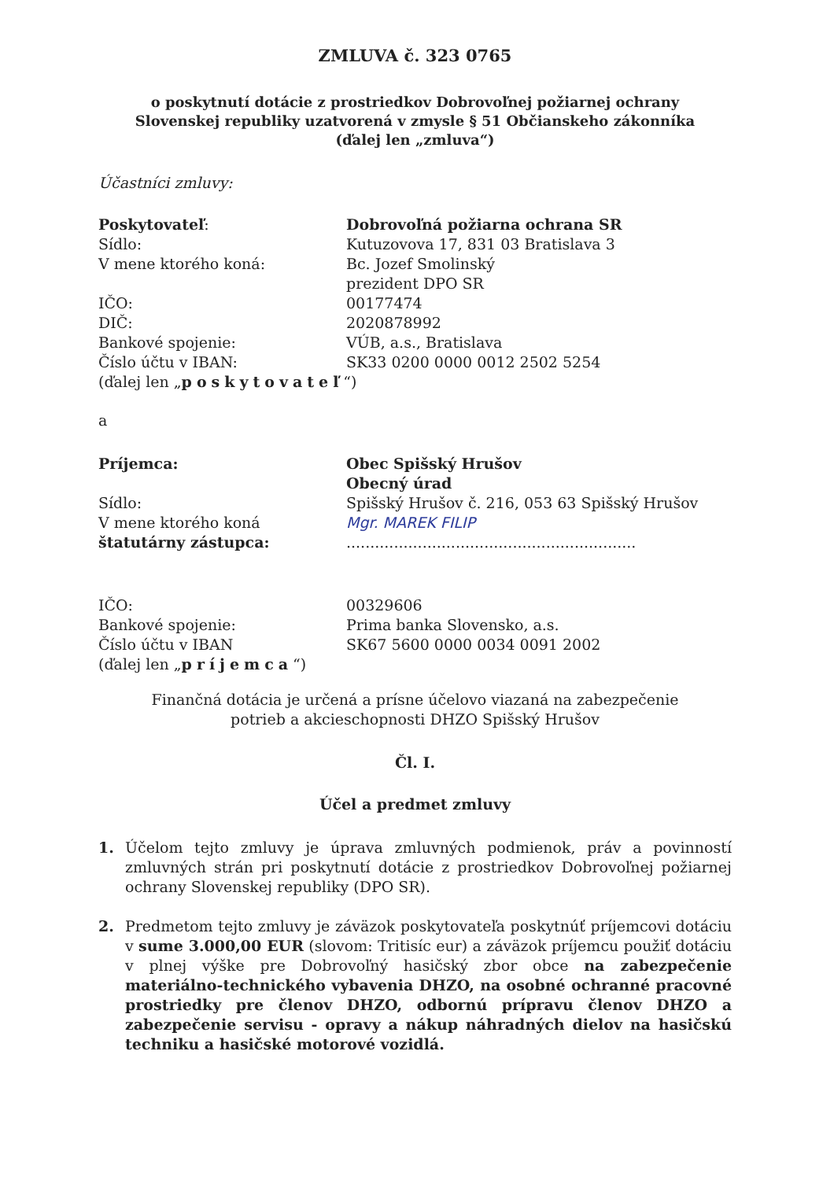ZMLUVA č. 323 0765
o poskytnutí dotácie z prostriedkov Dobrovoľnej požiarnej ochrany
Slovenskej republiky uzatvorená v zmysle § 51 Občianskeho zákonníka
(ďalej len „zmluva“)
Účastníci zmluvy:
Poskytovateľ: Dobrovoľná požiarna ochrana SR
Sídlo: Kutuzovova 17, 831 03 Bratislava 3
V mene ktorého koná: Bc. Jozef Smolinský
prezident DPO SR
IČO: 00177474
DIČ: 2020878992
Bankové spojenie: VÚB, a.s., Bratislava
Číslo účtu v IBAN: SK33 0200 0000 0012 2502 5254
(ďalej len „poskytovateľ“)
a
Príjemca: Obec Spišský Hrušov
Obecný úrad
Sídlo: Spišský Hrušov č. 216, 053 63 Spišský Hrušov
V mene ktorého koná
štatutárny zástupca:
Mgr. MAREK FILIP
.............................................................
IČO: 00329606
Bankové spojenie: Prima banka Slovensko, a.s.
Číslo účtu v IBAN SK67 5600 0000 0034 0091 2002
(ďalej len „príjemca“)
Finančná dotácia je určená a prísne účelovo viazaná na zabezpečenie
potrieb a akcieschopnosti DHZO Spišský Hrušov
Čl. I.
Účel a predmet zmluvy
1. Účelom tejto zmluvy je úprava zmluvných podmienok, práv a povinností zmluvných strán pri poskytnutí dotácie z prostriedkov Dobrovoľnej požiarnej ochrany Slovenskej republiky (DPO SR).
2. Predmetom tejto zmluvy je záväzok poskytovateľa poskytnúť príjemcovi dotáciu v sume 3.000,00 EUR (slovom: Tritisíc eur) a záväzok príjemcu použiť dotáciu v plnej výške pre Dobrovoľný hasičský zbor obce na zabezpečenie materiálno-technického vybavenia DHZO, na osobné ochranné pracovné prostriedky pre členov DHZO, odbornú prípravu členov DHZO a zabezpečenie servisu - opravy a nákup náhradných dielov na hasičskú techniku a hasičské motorové vozidlá.